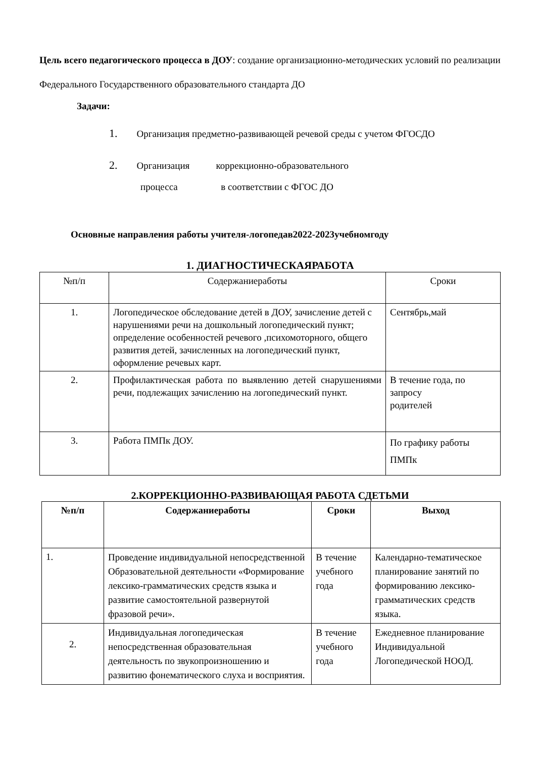Цель всего педагогического процесса в ДОУ: создание организационно-методических условий по реализации Федерального Государственного образовательного стандарта ДО
Задачи:
1. Организация предметно-развивающей речевой среды с учетом ФГОСДО
2. Организация коррекционно-образовательного
процесса в соответствии с ФГОС ДО
Основные направления работы учителя-логопедав2022-2023учебномгоду
1. ДИАГНОСТИЧЕСКАЯРАБОТА
| №п/п | Содержаниеработы | Сроки |
| --- | --- | --- |
| 1. | Логопедическое обследование детей в ДОУ, зачисление детей с нарушениями речи на дошкольный логопедический пункт; определение особенностей речевого ,психомоторного, общего развития детей, зачисленных на логопедический пункт, оформление речевых карт. | Сентябрь,май |
| 2. | Профилактическая работа по выявлению детей снарушениями речи, подлежащих зачислению на логопедический пункт. | В течение года, по запросу родителей |
| 3. | Работа ПМПк ДОУ. | По графику работы ПМПк |
2.КОРРЕКЦИОННО-РАЗВИВАЮЩАЯ РАБОТА СДЕТЬМИ
| №п/п | Содержаниеработы | Сроки | Выход |
| --- | --- | --- | --- |
| 1. | Проведение индивидуальной непосредственной Образовательной деятельности «Формирование лексико-грамматических средств языка и развитие самостоятельной развернутой фразовой речи». | В течение учебного года | Календарно-тематическое планирование занятий по формированию лексико-грамматических средств языка. |
| 2. | Индивидуальная логопедическая непосредственная образовательная деятельность по звукопроизношению и развитию фонематического слуха и восприятия. | В течение учебного года | Ежедневное планирование Индивидуальной Логопедической НООД. |